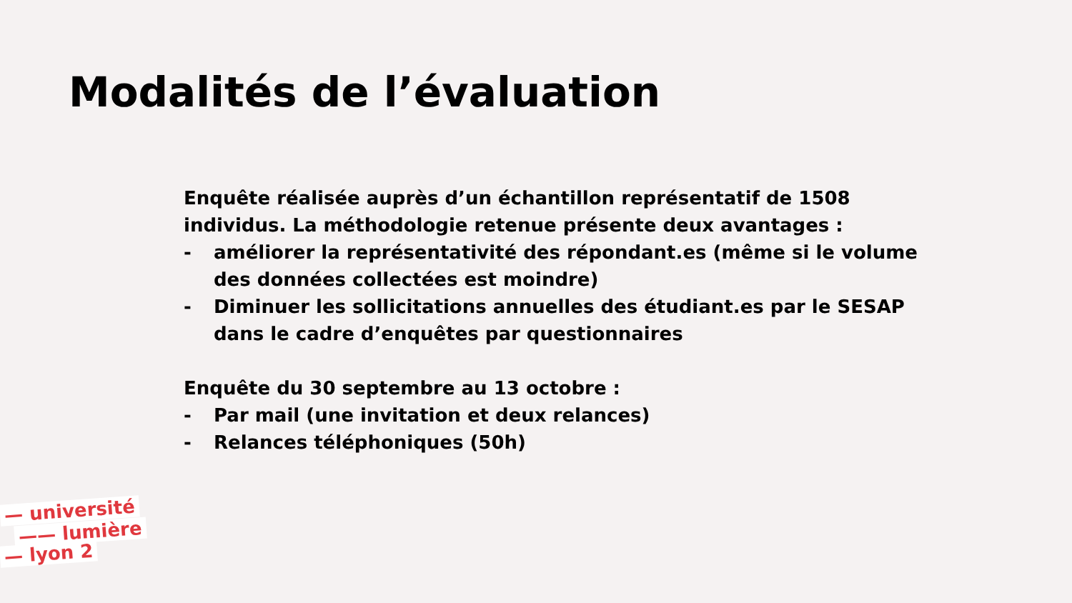Modalités de l’évaluation
Enquête réalisée auprès d’un échantillon représentatif de 1508 individus. La méthodologie retenue présente deux avantages :
- améliorer la représentativité des répondant.es (même si le volume des données collectées est moindre)
- Diminuer les sollicitations annuelles des étudiant.es par le SESAP dans le cadre d’enquêtes par questionnaires
Enquête du 30 septembre au 13 octobre :
- Par mail (une invitation et deux relances)
- Relances téléphoniques (50h)
— université
—— lumière
— lyon 2